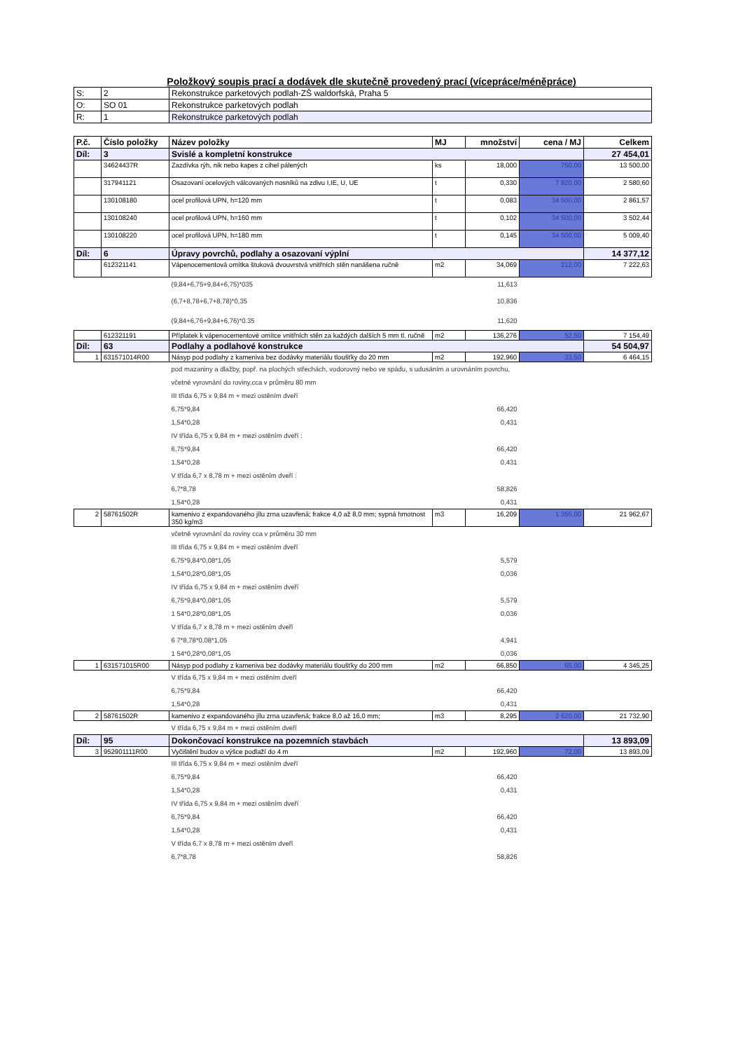Položkový soupis prací a dodávek dle skutečně provedený prací (vícepráce/méněpráce)
| S: | 2 | Rekonstrukce parketových podlah-ZŠ waldorfská, Praha 5 |
| O: | SO 01 | Rekonstrukce parketových podlah |
| R: | 1 | Rekonstrukce parketových podlah |
| P.č. | Číslo položky | Název položky | MJ | množství | cena / MJ | Celkem |
| --- | --- | --- | --- | --- | --- | --- |
| Díl: | 3 | Svislé a kompletní konstrukce | | | | 27 454,01 |
| | 34624437R | Zazdívka rýh, nik nebo kapes z cihel pálených | ks | 18,000 | 750,00 | 13 500,00 |
| | 317941121 | Osazovaní ocelových válcovaných nosníků na zdivu I,IE, U, UE | t | 0,330 | 7 820,00 | 2 580,60 |
| | 130108180 | ocel profilová UPN, h=120 mm | t | 0,083 | 34 500,00 | 2 861,57 |
| | 130108240 | ocel profilová UPN, h=160 mm | t | 0,102 | 34 500,00 | 3 502,44 |
| | 130108220 | ocel profilová UPN, h=180 mm | t | 0,145 | 34 500,00 | 5 009,40 |
| Díl: | 6 | Úpravy povrchů, podlahy a osazovaní výplní | | | | 14 377,12 |
| | 612321141 | Vápenocementová omítka štuková dvouvrstvá vnitřních stěn nanášena ručně | m2 | 34,069 | 212,00 | 7 222,63 |
| | | (9,84+6,75+9,84+6,75)*035 | | 11,613 | | |
| | | (6,7+8,78+6,7+8,78)*0,35 | | 10,836 | | |
| | | (9,84+6,76+9,84+6,76)*0.35 | | 11,620 | | |
| | 612321191 | Příplatek k vápenocementové omítce vnitřních stěn za každých dalších 5 mm tl. ručně | m2 | 136,276 | 52,50 | 7 154,49 |
| Díl: | 63 | Podlahy a podlahové konstrukce | | | | 54 504,97 |
| 1 | 631571014R00 | Násyp pod podlahy z kameniva bez dodávky materiálu tloušťky do 20 mm | m2 | 192,960 | 33,50 | 6 464,15 |
| | | pod mazaniny a dlažby, popř. na plochých střechách, vodorovný nebo ve spádu, s udusáním a urovnáním povrchu, | | | | |
| | | včetné vyrovnání do roviny,cca v průměru 80 mm | | | | |
| | | III třída 6,75 x 9,84 m + mezi ostěním dveří | | | | |
| | | 6,75*9,84 | | 66,420 | | |
| | | 1,54*0,28 | | 0,431 | | |
| | | IV třída 6,75 x 9,84 m + mezi ostěním dveří : | | | | |
| | | 6,75*9,84 | | 66,420 | | |
| | | 1,54*0,28 | | 0,431 | | |
| | | V třída 6,7 x 8,78 m + mezi ostěním dveří : | | | | |
| | | 6,7*8,78 | | 58,826 | | |
| | | 1,54*0,28 | | 0,431 | | |
| 2 | 58761502R | kamenivo z expandovaného jílu zrna uzavřená; frakce 4,0 až 8,0 mm; sypná hmotnost 350 kg/m3 | m3 | 16,209 | 1 355,00 | 21 962,67 |
| | | včetně vyrovnání do roviny cca v průměru 30 mm | | | | |
| | | III třída 6,75 x 9,84 m + mezi ostěním dveří | | | | |
| | | 6,75*9,84*0,08*1,05 | | 5,579 | | |
| | | 1,54*0,28*0,08*1,05 | | 0,036 | | |
| | | IV třída 6,75 x 9,84 m + mezi ostěním dveří | | | | |
| | | 6,75*9,84*0,08*1,05 | | 5,579 | | |
| | | 1 54*0,28*0,08*1,05 | | 0,036 | | |
| | | V třída 6,7 x 8,78 m + mezi ostěním dveří | | | | |
| | | 6 7*8,78*0,08*1,05 | | 4,941 | | |
| | | 1 54*0,28*0,08*1,05 | | 0,036 | | |
| 1 | 631571015R00 | Násyp pod podlahy z kameniva bez dodávky materiálu tloušťky do 200 mm | m2 | 66,850 | 65,00 | 4 345,25 |
| | | V třída 6,75 x 9,84 m + mezi ostěním dveří | | | | |
| | | 6,75*9,84 | | 66,420 | | |
| | | 1,54*0,28 | | 0,431 | | |
| 2 | 58761502R | kamenivo z expandovaného jílu zrna uzavřená; frakce 8,0 až 16,0 mm; | m3 | 8,295 | 2 620,00 | 21 732,90 |
| | | V třída 6,75 x 9,84 m + mezi ostěním dveří | | | | |
| Díl: | 95 | Dokončovací konstrukce na pozemních stavbách | | | | 13 893,09 |
| 3 | 952901111R00 | Vyčištění budov o výšce podlaží do 4 m | m2 | 192,960 | 72,00 | 13 893,09 |
| | | III třída 6,75 x 9,84 m + mezi ostěním dveří | | | | |
| | | 6,75*9,84 | | 66,420 | | |
| | | 1,54*0,28 | | 0,431 | | |
| | | IV třída 6,75 x 9,84 m + mezi ostěním dveří | | | | |
| | | 6,75*9,84 | | 66,420 | | |
| | | 1,54*0,28 | | 0,431 | | |
| | | V třída 6,7 x 8,78 m + mezi ostěním dveří | | | | |
| | | 6,7*8,78 | | 58,826 | | |